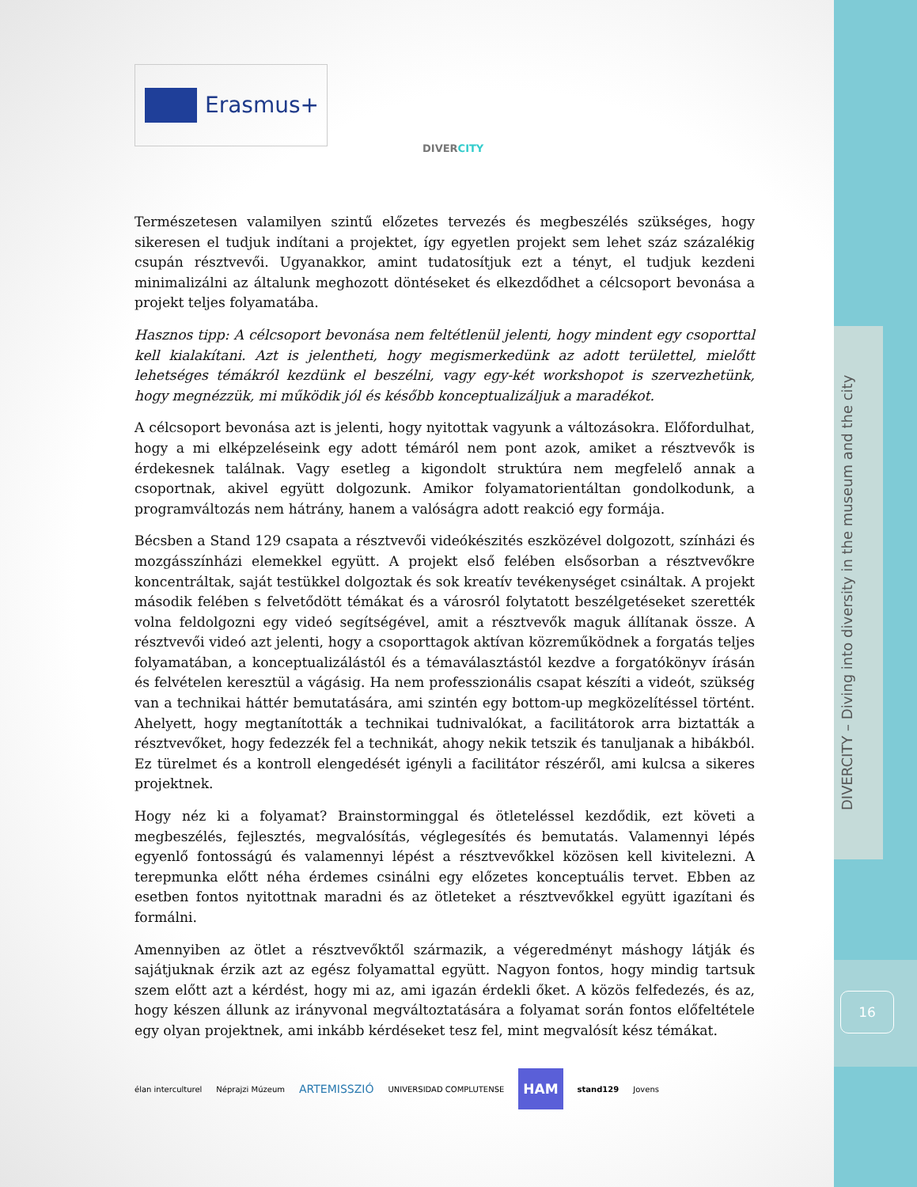DIVERCITY – Diving into diversity in the museum and the city
16
Erasmus+
DIVERCITY
Természetesen valamilyen szintű előzetes tervezés és megbeszélés szükséges, hogy sikeresen el tudjuk indítani a projektet, így egyetlen projekt sem lehet száz százalékig csupán résztvevői. Ugyanakkor, amint tudatosítjuk ezt a tényt, el tudjuk kezdeni minimalizálni az általunk meghozott döntéseket és elkezdődhet a célcsoport bevonása a projekt teljes folyamatába.
Hasznos tipp: A célcsoport bevonása nem feltétlenül jelenti, hogy mindent egy csoporttal kell kialakítani. Azt is jelentheti, hogy megismerkedünk az adott területtel, mielőtt lehetséges témákról kezdünk el beszélni, vagy egy-két workshopot is szervezhetünk, hogy megnézzük, mi működik jól és később konceptualizáljuk a maradékot.
A célcsoport bevonása azt is jelenti, hogy nyitottak vagyunk a változásokra. Előfordulhat, hogy a mi elképzeléseink egy adott témáról nem pont azok, amiket a résztvevők is érdekesnek találnak. Vagy esetleg a kigondolt struktúra nem megfelelő annak a csoportnak, akivel együtt dolgozunk. Amikor folyamatorientáltan gondolkodunk, a programváltozás nem hátrány, hanem a valóságra adott reakció egy formája.
Bécsben a Stand 129 csapata a résztvevői videókészités eszközével dolgozott, színházi és mozgásszínházi elemekkel együtt. A projekt első felében elsősorban a résztvevőkre koncentráltak, saját testükkel dolgoztak és sok kreatív tevékenységet csináltak. A projekt második felében s felvetődött témákat és a városról folytatott beszélgetéseket szerették volna feldolgozni egy videó segítségével, amit a résztvevők maguk állítanak össze. A résztvevői videó azt jelenti, hogy a csoporttagok aktívan közreműködnek a forgatás teljes folyamatában, a konceptualizálástól és a témaválasztástól kezdve a forgatókönyv írásán és felvételen keresztül a vágásig. Ha nem professzionális csapat készíti a videót, szükség van a technikai háttér bemutatására, ami szintén egy bottom-up megközelítéssel történt. Ahelyett, hogy megtanították a technikai tudnivalókat, a facilitátorok arra biztatták a résztvevőket, hogy fedezzék fel a technikát, ahogy nekik tetszik és tanuljanak a hibákból. Ez türelmet és a kontroll elengedését igényli a facilitátor részéről, ami kulcsa a sikeres projektnek.
Hogy néz ki a folyamat? Brainstorminggal és ötleteléssel kezdődik, ezt követi a megbeszélés, fejlesztés, megvalósítás, véglegesítés és bemutatás. Valamennyi lépés egyenlő fontosságú és valamennyi lépést a résztvevőkkel közösen kell kivitelezni. A terepmunka előtt néha érdemes csinálni egy előzetes konceptuális tervet. Ebben az esetben fontos nyitottnak maradni és az ötleteket a résztvevőkkel együtt igazítani és formálni.
Amennyiben az ötlet a résztvevőktől származik, a végeredményt máshogy látják és sajátjuknak érzik azt az egész folyamattal együtt. Nagyon fontos, hogy mindig tartsuk szem előtt azt a kérdést, hogy mi az, ami igazán érdekli őket. A közös felfedezés, és az, hogy készen állunk az irányvonal megváltoztatására a folyamat során fontos előfeltétele egy olyan projektnek, ami inkább kérdéseket tesz fel, mint megvalósít kész témákat.
élan interculturel Néprajzi Múzeum ARTEMISSZIÓ UNIVERSIDAD COMPLUTENSE HAM stand129 Jovens